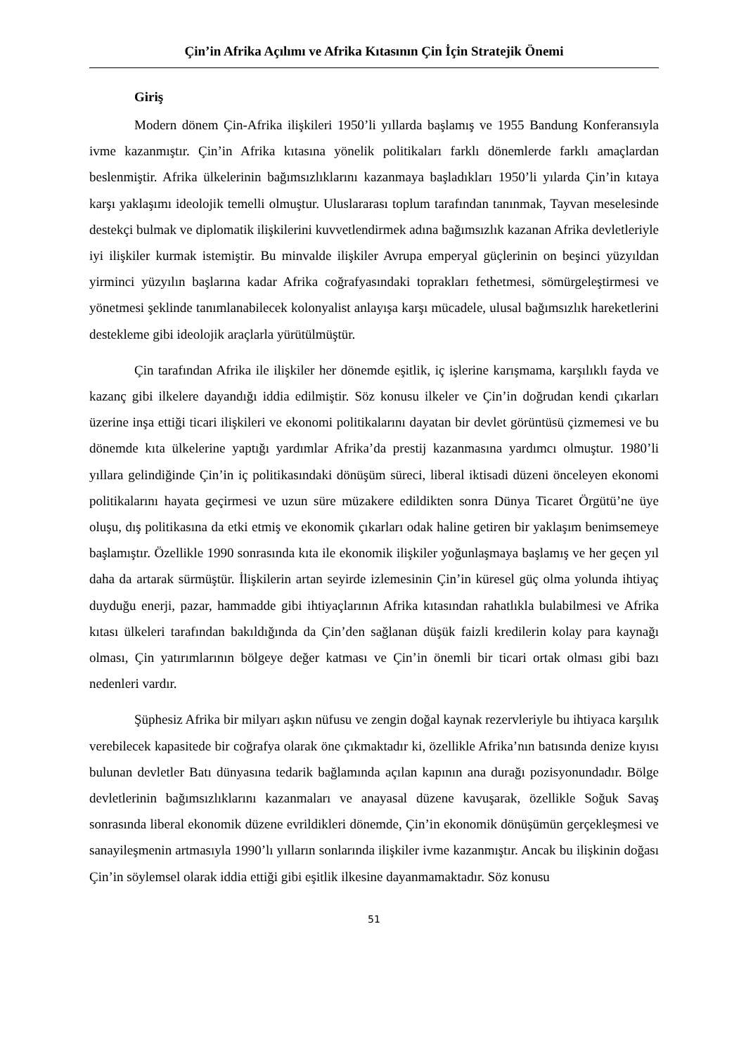Çin’in Afrika Açılımı ve Afrika Kıtasının Çin İçin Stratejik Önemi
Giriş
Modern dönem Çin-Afrika ilişkileri 1950’li yıllarda başlamış ve 1955 Bandung Konferansıyla ivme kazanmıştır. Çin’in Afrika kıtasına yönelik politikaları farklı dönemlerde farklı amaçlardan beslenmiştir. Afrika ülkelerinin bağımsızlıklarını kazanmaya başladıkları 1950’li yılarda Çin’in kıtaya karşı yaklaşımı ideolojik temelli olmuştur. Uluslararası toplum tarafından tanınmak, Tayvan meselesinde destekçi bulmak ve diplomatik ilişkilerini kuvvetlendirmek adına bağımsızlık kazanan Afrika devletleriyle iyi ilişkiler kurmak istemiştir. Bu minvalde ilişkiler Avrupa emperyal güçlerinin on beşinci yüzyıldan yirminci yüzyılın başlarına kadar Afrika coğrafyasındaki toprakları fethetmesi, sömürgeleştirmesi ve yönetmesi şeklinde tanımlanabilecek kolonyalist anlayışa karşı mücadele, ulusal bağımsızlık hareketlerini destekleme gibi ideolojik araçlarla yürütülmüştür.
Çin tarafından Afrika ile ilişkiler her dönemde eşitlik, iç işlerine karışmama, karşılıklı fayda ve kazanç gibi ilkelere dayandığı iddia edilmiştir. Söz konusu ilkeler ve Çin’in doğrudan kendi çıkarları üzerine inşa ettiği ticari ilişkileri ve ekonomi politikalarını dayatan bir devlet görüntüsü çizmemesi ve bu dönemde kıta ülkelerine yaptığı yardımlar Afrika’da prestij kazanmasına yardımcı olmuştur. 1980’li yıllara gelindiğinde Çin’in iç politikasındaki dönüşüm süreci, liberal iktisadi düzeni önceleyen ekonomi politikalarını hayata geçirmesi ve uzun süre müzakere edildikten sonra Dünya Ticaret Örgütü’ne üye oluşu, dış politikasına da etki etmiş ve ekonomik çıkarları odak haline getiren bir yaklaşım benimsemeye başlamıştır. Özellikle 1990 sonrasında kıta ile ekonomik ilişkiler yoğunlaşmaya başlamış ve her geçen yıl daha da artarak sürmüştür. İlişkilerin artan seyirde izlemesinin Çin’in küresel güç olma yolunda ihtiyaç duyduğu enerji, pazar, hammadde gibi ihtiyaçlarının Afrika kıtasından rahatlıkla bulabilmesi ve Afrika kıtası ülkeleri tarafından bakıldığında da Çin’den sağlanan düşük faizli kredilerin kolay para kaynağı olması, Çin yatırımlarının bölgeye değer katması ve Çin’in önemli bir ticari ortak olması gibi bazı nedenleri vardır.
Şüphesiz Afrika bir milyarı aşkın nüfusu ve zengin doğal kaynak rezervleriyle bu ihtiyaca karşılık verebilecek kapasitede bir coğrafya olarak öne çıkmaktadır ki, özellikle Afrika’nın batısında denize kıyısı bulunan devletler Batı dünyasına tedarik bağlamında açılan kapının ana durağı pozisyonundadır. Bölge devletlerinin bağımsızlıklarını kazanmaları ve anayasal düzene kavuşarak, özellikle Soğuk Savaş sonrasında liberal ekonomik düzene evrildikleri dönemde, Çin’in ekonomik dönüşümün gerçekleşmesi ve sanayileşmenin artmasıyla 1990’lı yılların sonlarında ilişkiler ivme kazanmıştır. Ancak bu ilişkinin doğası Çin’in söylemsel olarak iddia ettiği gibi eşitlik ilkesine dayanmamaktadır. Söz konusu
51